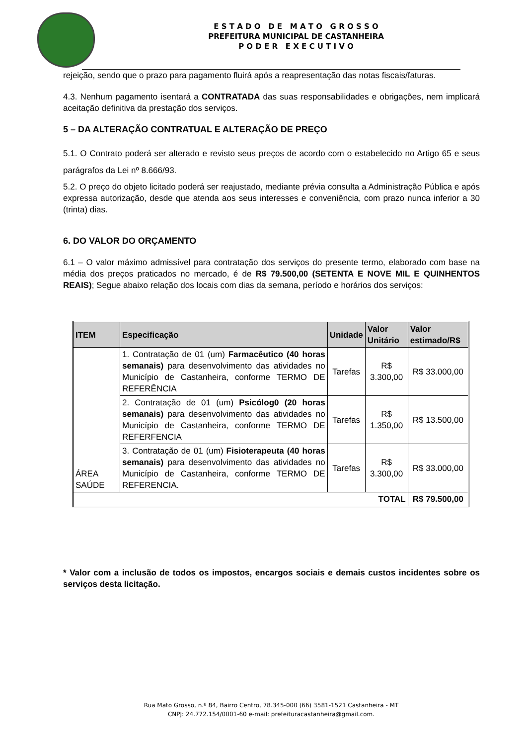E S T A D O D E M A T O G R O S S O
PREFEITURA MUNICIPAL DE CASTANHEIRA
P O D E R E X E C U T I V O
rejeição, sendo que o prazo para pagamento fluirá após a reapresentação das notas fiscais/faturas.
4.3. Nenhum pagamento isentará a CONTRATADA das suas responsabilidades e obrigações, nem implicará aceitação definitiva da prestação dos serviços.
5 – DA ALTERAÇÃO CONTRATUAL E ALTERAÇÃO DE PREÇO
5.1. O Contrato poderá ser alterado e revisto seus preços de acordo com o estabelecido no Artigo 65 e seus parágrafos da Lei nº 8.666/93.
5.2. O preço do objeto licitado poderá ser reajustado, mediante prévia consulta a Administração Pública e após expressa autorização, desde que atenda aos seus interesses e conveniência, com prazo nunca inferior a 30 (trinta) dias.
6. DO VALOR DO ORÇAMENTO
6.1 – O valor máximo admissível para contratação dos serviços do presente termo, elaborado com base na média dos preços praticados no mercado, é de R$ 79.500,00 (SETENTA E NOVE MIL E QUINHENTOS REAIS); Segue abaixo relação dos locais com dias da semana, período e horários dos serviços:
| ITEM | Especificação | Unidade | Valor Unitário | Valor estimado/R$ |
| --- | --- | --- | --- | --- |
| ÁREA SAÚDE | 1. Contratação de 01 (um) Farmacêutico (40 horas semanais) para desenvolvimento das atividades no Município de Castanheira, conforme TERMO DE REFERÊNCIA | Tarefas | R$ 3.300,00 | R$ 33.000,00 |
| | 2. Contratação de 01 (um) Psicólog0 (20 horas semanais) para desenvolvimento das atividades no Município de Castanheira, conforme TERMO DE REFERFENCIA | Tarefas | R$ 1.350,00 | R$ 13.500,00 |
| | 3. Contratação de 01 (um) Fisioterapeuta (40 horas semanais) para desenvolvimento das atividades no Município de Castanheira, conforme TERMO DE REFERENCIA. | Tarefas | R$ 3.300,00 | R$ 33.000,00 |
| TOTAL | | | | R$ 79.500,00 |
* Valor com a inclusão de todos os impostos, encargos sociais e demais custos incidentes sobre os serviços desta licitação.
Rua Mato Grosso, n.º 84, Bairro Centro, 78.345-000 (66) 3581-1521 Castanheira - MT
CNPJ: 24.772.154/0001-60 e-mail: prefeituracastanheira@gmail.com.